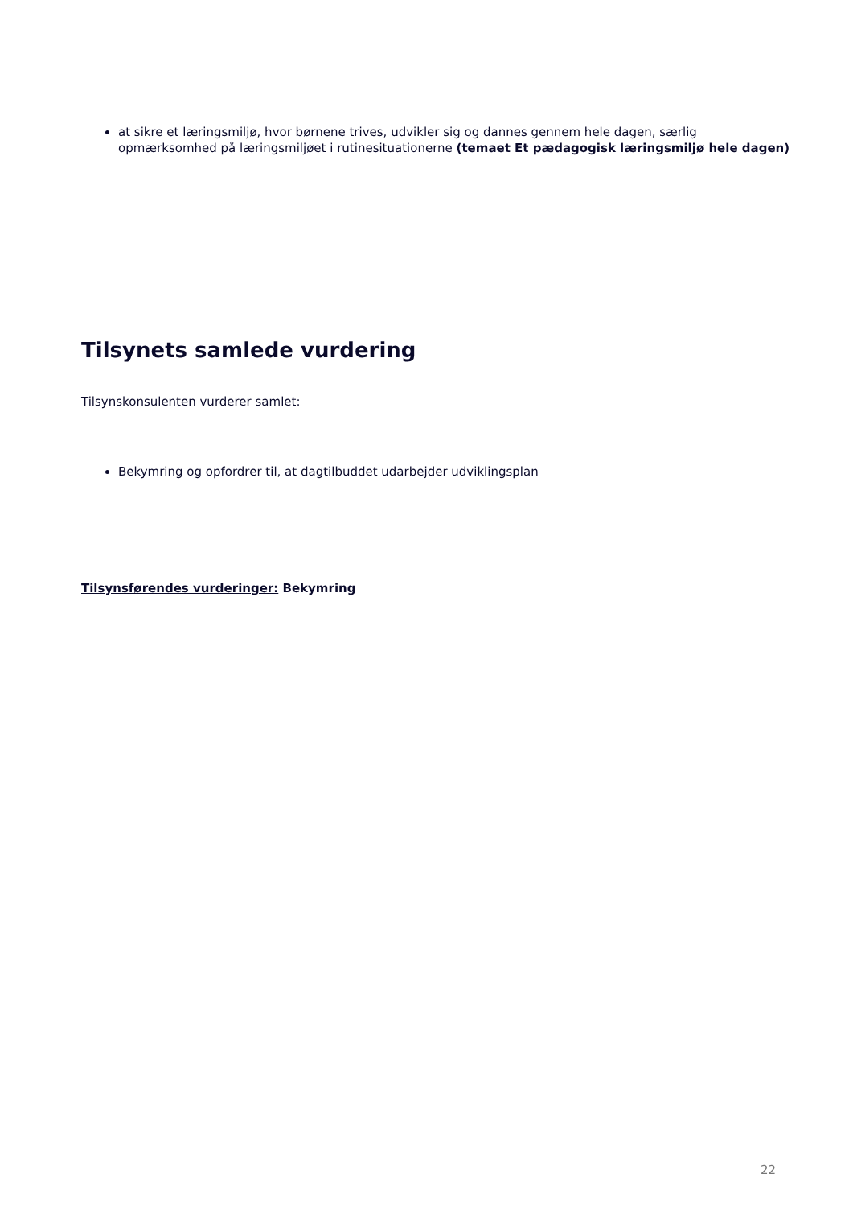at sikre et læringsmiljø, hvor børnene trives, udvikler sig og dannes gennem hele dagen, særlig opmærksomhed på læringsmiljøet i rutinesituationerne (temaet Et pædagogisk læringsmiljø hele dagen)
Tilsynets samlede vurdering
Tilsynskonsulenten vurderer samlet:
Bekymring og opfordrer til, at dagtilbuddet udarbejder udviklingsplan
Tilsynsførendes vurderinger: Bekymring
22